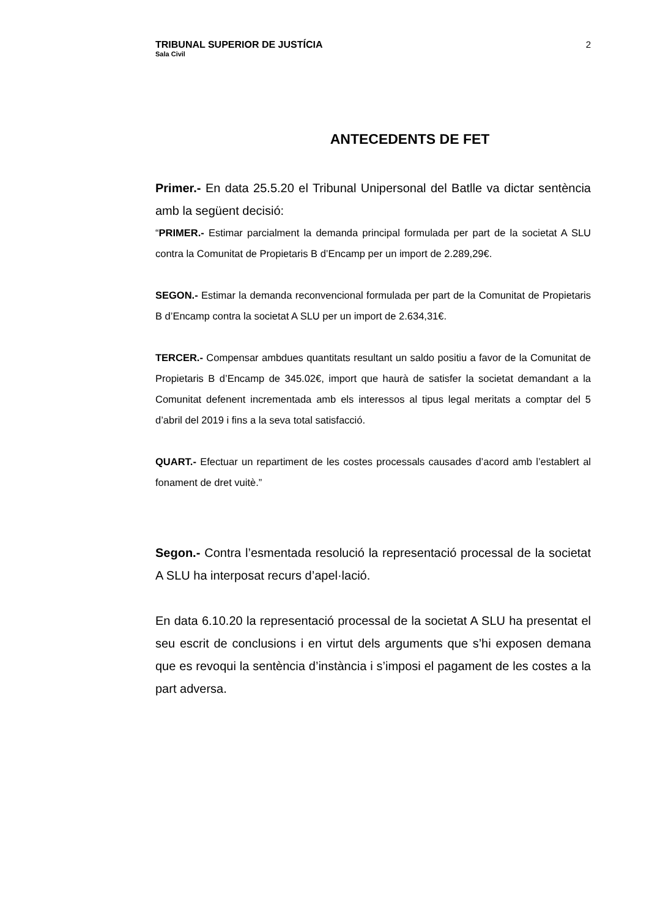TRIBUNAL SUPERIOR DE JUSTÍCIA
Sala Civil
2
ANTECEDENTS DE FET
Primer.- En data 25.5.20 el Tribunal Unipersonal del Batlle va dictar sentència amb la següent decisió:
“PRIMER.- Estimar parcialment la demanda principal formulada per part de la societat A SLU contra la Comunitat de Propietaris B d’Encamp per un import de 2.289,29€.
SEGON.- Estimar la demanda reconvencional formulada per part de la Comunitat de Propietaris B d’Encamp contra la societat A SLU per un import de 2.634,31€.
TERCER.- Compensar ambdues quantitats resultant un saldo positiu a favor de la Comunitat de Propietaris B d’Encamp de 345.02€, import que haurà de satisfer la societat demandant a la Comunitat defenent incrementada amb els interessos al tipus legal meritats a comptar del 5 d’abril del 2019 i fins a la seva total satisfacció.
QUART.- Efectuar un repartiment de les costes processals causades d’acord amb l’establert al fonament de dret vuitè.”
Segon.- Contra l’esmentada resolució la representació processal de la societat A SLU ha interposat recurs d’apel·lació.
En data 6.10.20 la representació processal de la societat A SLU ha presentat el seu escrit de conclusions i en virtut dels arguments que s’hi exposen demana que es revoqui la sentència d’instància i s’imposi el pagament de les costes a la part adversa.